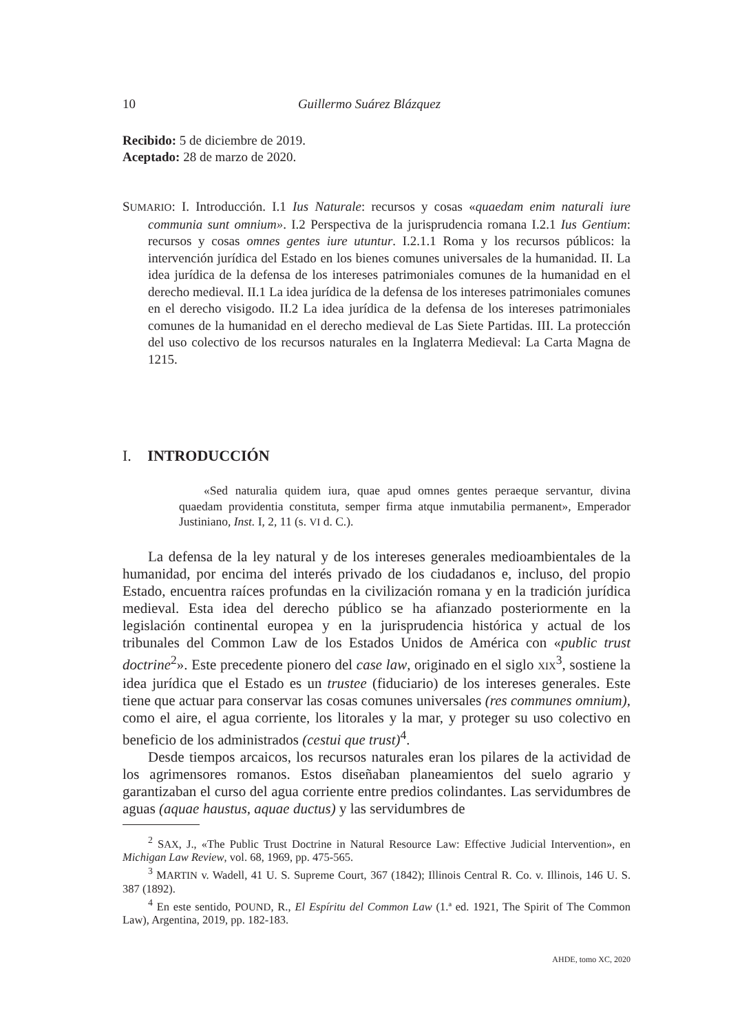10 Guillermo Suárez Blázquez
Recibido: 5 de diciembre de 2019.
Aceptado: 28 de marzo de 2020.
SUMARIO: I. Introducción. I.1 Ius Naturale: recursos y cosas «quaedam enim naturali iure communia sunt omnium». I.2 Perspectiva de la jurisprudencia romana I.2.1 Ius Gentium: recursos y cosas omnes gentes iure utuntur. I.2.1.1 Roma y los recursos públicos: la intervención jurídica del Estado en los bienes comunes universales de la humanidad. II. La idea jurídica de la defensa de los intereses patrimoniales comunes de la humanidad en el derecho medieval. II.1 La idea jurídica de la defensa de los intereses patrimoniales comunes en el derecho visigodo. II.2 La idea jurídica de la defensa de los intereses patrimoniales comunes de la humanidad en el derecho medieval de Las Siete Partidas. III. La protección del uso colectivo de los recursos naturales en la Inglaterra Medieval: La Carta Magna de 1215.
I. INTRODUCCIÓN
«Sed naturalia quidem iura, quae apud omnes gentes peraeque servantur, divina quaedam providentia constituta, semper firma atque inmutabilia permanent», Emperador Justiniano, Inst. I, 2, 11 (s. VI d. C.).
La defensa de la ley natural y de los intereses generales medioambientales de la humanidad, por encima del interés privado de los ciudadanos e, incluso, del propio Estado, encuentra raíces profundas en la civilización romana y en la tradición jurídica medieval. Esta idea del derecho público se ha afianzado posteriormente en la legislación continental europea y en la jurisprudencia histórica y actual de los tribunales del Common Law de los Estados Unidos de América con «public trust doctrine<sup>2</sup>». Este precedente pionero del case law, originado en el siglo XIX<sup>3</sup>, sostiene la idea jurídica que el Estado es un trustee (fiduciario) de los intereses generales. Este tiene que actuar para conservar las cosas comunes universales (res communes omnium), como el aire, el agua corriente, los litorales y la mar, y proteger su uso colectivo en beneficio de los administrados (cestui que trust)<sup>4</sup>.
Desde tiempos arcaicos, los recursos naturales eran los pilares de la actividad de los agrimensores romanos. Estos diseñaban planeamientos del suelo agrario y garantizaban el curso del agua corriente entre predios colindantes. Las servidumbres de aguas (aquae haustus, aquae ductus) y las servidumbres de
<sup>2</sup> SAX, J., «The Public Trust Doctrine in Natural Resource Law: Effective Judicial Intervention», en Michigan Law Review, vol. 68, 1969, pp. 475-565.
<sup>3</sup> MARTIN v. Wadell, 41 U. S. Supreme Court, 367 (1842); Illinois Central R. Co. v. Illinois, 146 U. S. 387 (1892).
<sup>4</sup> En este sentido, POUND, R., El Espíritu del Common Law (1.ª ed. 1921, The Spirit of The Common Law), Argentina, 2019, pp. 182-183.
AHDE, tomo XC, 2020